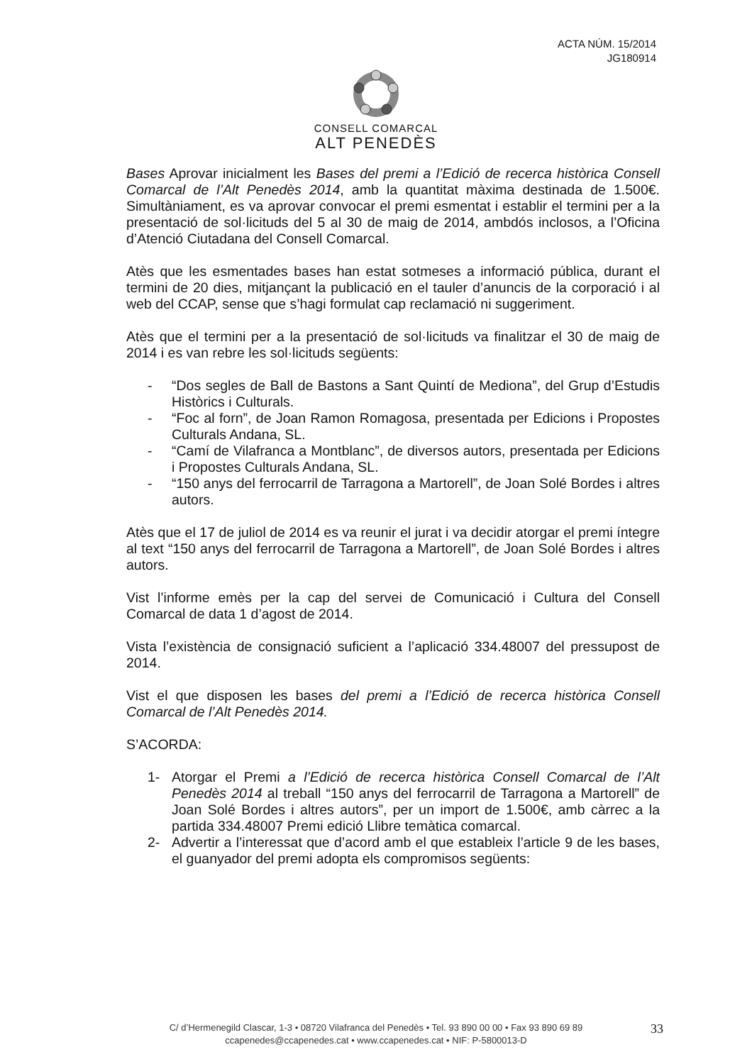ACTA NÚM. 15/2014
JG180914
CONSELL COMARCAL
ALT PENEDÈS
Bases Aprovar inicialment les Bases del premi a l’Edició de recerca històrica Consell Comarcal de l’Alt Penedès 2014, amb la quantitat màxima destinada de 1.500€. Simultàniament, es va aprovar convocar el premi esmentat i establir el termini per a la presentació de sol·licituds del 5 al 30 de maig de 2014, ambdós inclosos, a l’Oficina d’Atenció Ciutadana del Consell Comarcal.
Atès que les esmentades bases han estat sotmeses a informació pública, durant el termini de 20 dies, mitjançant la publicació en el tauler d’anuncis de la corporació i al web del CCAP, sense que s’hagi formulat cap reclamació ni suggeriment.
Atès que el termini per a la presentació de sol·licituds va finalitzar el 30 de maig de 2014 i es van rebre les sol·licituds següents:
- “Dos segles de Ball de Bastons a Sant Quintí de Mediona”, del Grup d’Estudis Històrics i Culturals.
- “Foc al forn”, de Joan Ramon Romagosa, presentada per Edicions i Propostes Culturals Andana, SL.
- “Camí de Vilafranca a Montblanc”, de diversos autors, presentada per Edicions i Propostes Culturals Andana, SL.
- “150 anys del ferrocarril de Tarragona a Martorell”, de Joan Solé Bordes i altres autors.
Atès que el 17 de juliol de 2014 es va reunir el jurat i va decidir atorgar el premi íntegre al text “150 anys del ferrocarril de Tarragona a Martorell”, de Joan Solé Bordes i altres autors.
Vist l’informe emès per la cap del servei de Comunicació i Cultura del Consell Comarcal de data 1 d’agost de 2014.
Vista l’existència de consignació suficient a l’aplicació 334.48007 del pressupost de 2014.
Vist el que disposen les bases del premi a l’Edició de recerca històrica Consell Comarcal de l’Alt Penedès 2014.
S’ACORDA:
1- Atorgar el Premi a l’Edició de recerca històrica Consell Comarcal de l’Alt Penedès 2014 al treball “150 anys del ferrocarril de Tarragona a Martorell” de Joan Solé Bordes i altres autors”, per un import de 1.500€, amb càrrec a la partida 334.48007 Premi edició Llibre temàtica comarcal.
2- Advertir a l’interessat que d’acord amb el que estableix l’article 9 de les bases, el guanyador del premi adopta els compromisos següents:
C/ d’Hermenegild Clascar, 1-3 • 08720 Vilafranca del Penedès • Tel. 93 890 00 00 • Fax 93 890 69 89
ccapenedes@ccapenedes.cat • www.ccapenedes.cat • NIF: P-5800013-D
33